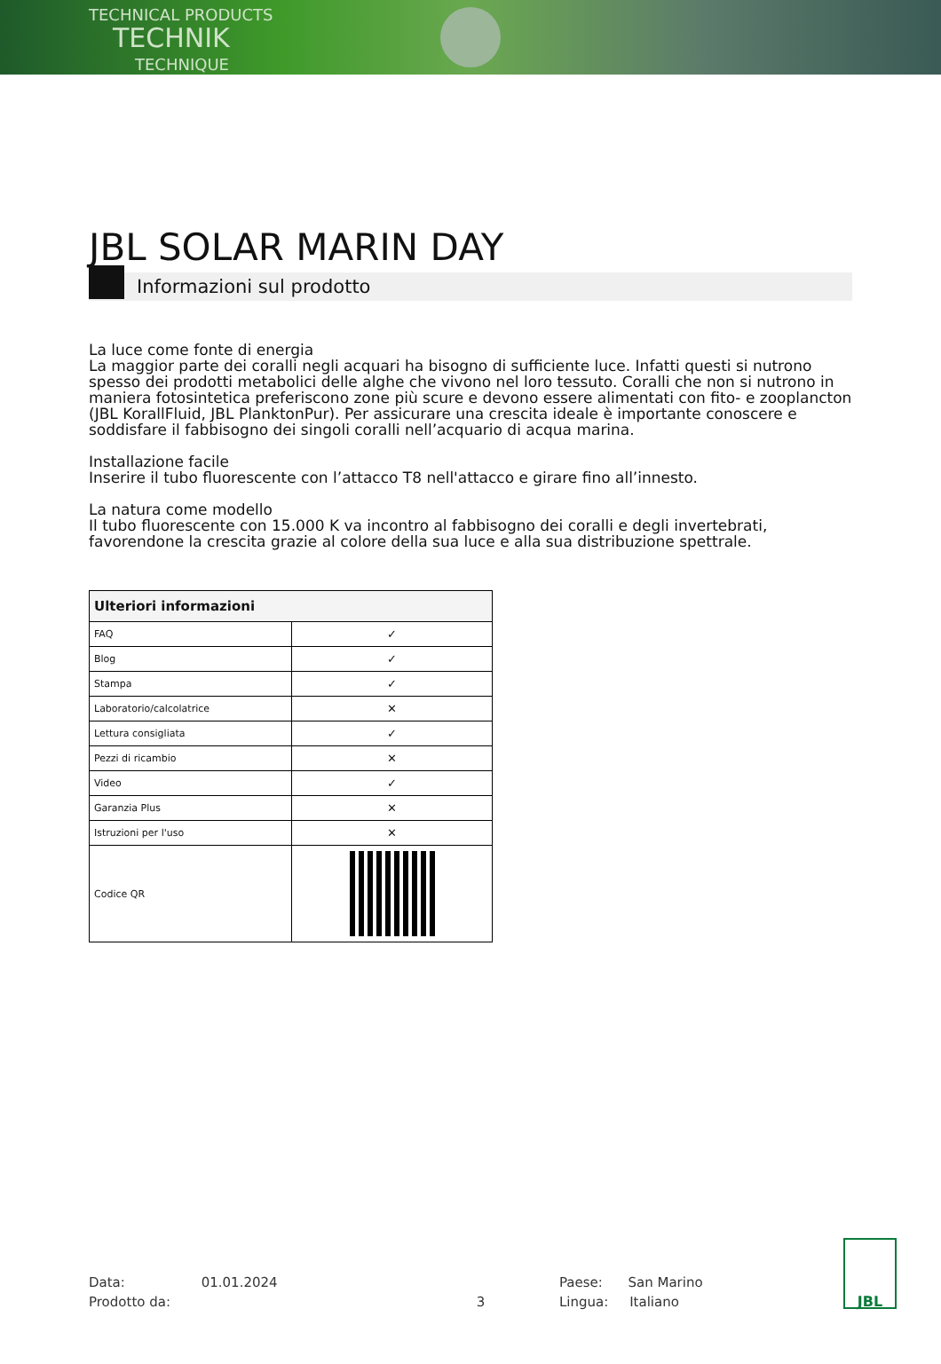TECHNICAL PRODUCTS
TECHNIK
TECHNIQUE
JBL SOLAR MARIN DAY
Informazioni sul prodotto
La luce come fonte di energia
La maggior parte dei coralli negli acquari ha bisogno di sufficiente luce. Infatti questi si nutrono spesso dei prodotti metabolici delle alghe che vivono nel loro tessuto. Coralli che non si nutrono in maniera fotosintetica preferiscono zone più scure e devono essere alimentati con fito- e zooplancton (JBL KorallFluid, JBL PlanktonPur). Per assicurare una crescita ideale è importante conoscere e soddisfare il fabbisogno dei singoli coralli nell’acquario di acqua marina.
Installazione facile
Inserire il tubo fluorescente con l’attacco T8 nell'attacco e girare fino all’innesto.
La natura come modello
Il tubo fluorescente con 15.000 K va incontro al fabbisogno dei coralli e degli invertebrati, favorendone la crescita grazie al colore della sua luce e alla sua distribuzione spettrale.
| Ulteriori informazioni | |
| --- | --- |
| FAQ | ✓ |
| Blog | ✓ |
| Stampa | ✓ |
| Laboratorio/calcolatrice | ✕ |
| Lettura consigliata | ✓ |
| Pezzi di ricambio | ✕ |
| Video | ✓ |
| Garanzia Plus | ✕ |
| Istruzioni per l'uso | ✕ |
| Codice QR | |
Data: 01.01.2024
Prodotto da: 3
Paese: San Marino
Lingua: Italiano
JBL